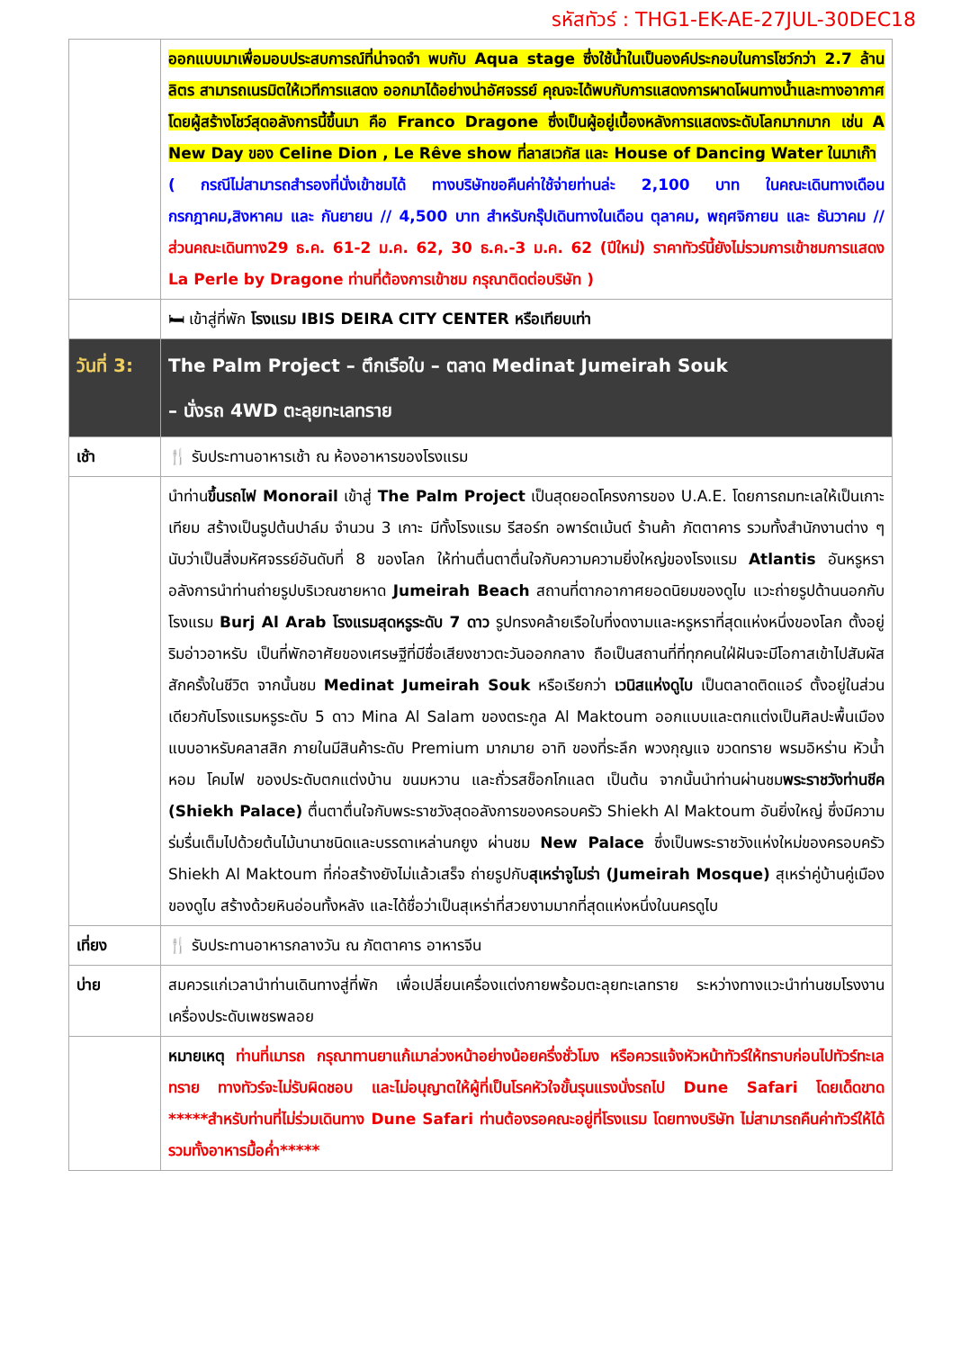รหัสทัวร์ : THG1-EK-AE-27JUL-30DEC18
| | ออกแบบมาเพื่อมอบประสบการณ์ที่น่าจดจำ พบกับ Aqua stage ซึ่งใช้น้ำในเป็นองค์ประกอบในการโชว์กว่า 2.7 ล้านลิตร สามารถเนรมิตให้เวทีการแสดง ออกมาได้อย่างน่าอัศจรรย์ คุณจะได้พบกับการแสดงการผาดโผนทางน้ำและทางอากาศ โดยผู้สร้างโชว์สุดอลังการนี้ขึ้นมา คือ Franco Dragone ซึ่งเป็นผู้อยู่เบื้องหลังการแสดงระดับโลกมากมาก เช่น A New Day ของ Celine Dion , Le Rêve show ที่ลาสเวกัส และ House of Dancing Water ในมาเก๊า ( กรณีไม่สามารถสำรองที่นั่งเข้าชมได้ ทางบริษัทขอคืนค่าใช้จ่ายท่านล่ะ 2,100 บาท ในคณะเดินทางเดือน กรกฎาคม,สิงหาคม และ กันยายน // 4,500 บาท สำหรับกรุ๊ปเดินทางในเดือน ตุลาคม, พฤศจิกายน และ ธันวาคม // ส่วนคณะเดินทาง29 ธ.ค. 61-2 ม.ค. 62, 30 ธ.ค.-3 ม.ค. 62 (ปีใหม่) ราคาทัวร์นี้ยังไม่รวมการเข้าชมการแสดง La Perle by Dragone ท่านที่ต้องการเข้าชม กรุณาติดต่อบริษัท ) |
| | 🛏 เข้าสู่ที่พัก โรงแรม IBIS DEIRA CITY CENTER หรือเทียบเท่า |
| วันที่ 3: | The Palm Project – ตึกเรือใบ – ตลาด Medinat Jumeirah Souk – นั่งรถ 4WD ตะลุยทะเลทราย |
| เช้า | 🍴 รับประทานอาหารเช้า ณ ห้องอาหารของโรงแรม |
| | นำท่าน ขึ้นรถไฟ Monorail เข้าสู่ The Palm Project เป็นสุดยอดโครงการของ U.A.E. โดยการถมทะเลให้เป็นเกาะเทียม สร้างเป็นรูปต้นปาล์ม จำนวน 3 เกาะ มีทั้งโรงแรม รีสอร์ท อพาร์ตเม้นต์ ร้านค้า ภัตตาคาร รวมทั้งสำนักงานต่าง ๆ นับว่าเป็นสิ่งมหัศจรรย์อันดับที่ 8 ของโลก ให้ท่านตื่นตาตื่นใจกับความความยิ่งใหญ่ของโรงแรม Atlantis อันหรูหราอลังการนำท่านถ่ายรูปบริเวณชายหาด Jumeirah Beach สถานที่ตากอากาศยอดนิยมของดูไบ แวะถ่ายรูปด้านนอกกับโรงแรม Burj Al Arab โรงแรมสุดหรูระดับ 7 ดาว รูปทรงคล้ายเรือใบที่งดงามและหรูหราที่สุดแห่งหนึ่งของโลก ตั้งอยู่ริมอ่าวอาหรับ เป็นที่พักอาศัยของเศรษฐีที่มีชื่อเสียงชาวตะวันออกกลาง ถือเป็นสถานที่ที่ทุกคนใฝ่ฝันจะมีโอกาสเข้าไปสัมผัสสักครั้งในชีวิต จากนั้นชม Medinat Jumeirah Souk หรือเรียกว่า เวนิสแห่งดูไบ เป็นตลาดติดแอร์ ตั้งอยู่ในส่วนเดียวกับโรงแรมหรูระดับ 5 ดาว Mina Al Salam ของตระกูล Al Maktoum ออกแบบและตกแต่งเป็นศิลปะพื้นเมืองแบบอาหรับคลาสสิก ภายในมีสินค้าระดับ Premium มากมาย อาทิ ของที่ระลึก พวงกุญแจ ขวดทราย พรมอิหร่าน หัวน้ำหอม โคมไฟ ของประดับตกแต่งบ้าน ขนมหวาน และถั่วรสช็อกโกแลต เป็นต้น จากนั้นนำท่านผ่านชม พระราชวังท่านชีค (Shiekh Palace) ตื่นตาตื่นใจกับพระราชวังสุดอลังการของครอบครัว Shiekh Al Maktoum อันยิ่งใหญ่ ซึ่งมีความร่มรื่นเต็มไปด้วยต้นไม้นานาชนิดและบรรดาเหล่านกยูง ผ่านชม New Palace ซึ่งเป็นพระราชวังแห่งใหม่ของครอบครัว Shiekh Al Maktoum ที่ก่อสร้างยังไม่แล้วเสร็จ ถ่ายรูปกับ สุเหร่าจูไมร่า (Jumeirah Mosque) สุเหร่าคู่บ้านคู่เมืองของดูไบ สร้างด้วยหินอ่อนทั้งหลัง และได้ชื่อว่าเป็นสุเหร่าที่สวยงามมากที่สุดแห่งหนึ่งในนครดูไบ |
| เที่ยง | 🍴 รับประทานอาหารกลางวัน ณ ภัตตาคาร อาหารจีน |
| บ่าย | สมควรแก่เวลานำท่านเดินทางสู่ที่พัก เพื่อเปลี่ยนเครื่องแต่งกายพร้อมตะลุยทะเลทราย ระหว่างทางแวะนำท่านชมโรงงานเครื่องประดับเพชรพลอย |
| | หมายเหตุ ท่านที่เมารถ กรุณาทานยาแก้เมาล่วงหน้าอย่างน้อยครึ่งชั่วโมง หรือควรแจ้งหัวหน้าทัวร์ให้ทราบก่อนไปทัวร์ทะเลทราย ทางทัวร์จะไม่รับผิดชอบ และไม่อนุญาตให้ผู้ที่เป็นโรคหัวใจขั้นรุนแรงนั่งรถไป Dune Safari โดยเด็ดขาด *****สำหรับท่านที่ไม่ร่วมเดินทาง Dune Safari ท่านต้องรอคณะอยู่ที่โรงแรม โดยทางบริษัท ไม่สามารถคืนค่าทัวร์ให้ได้ รวมทั้งอาหารมื้อค่ำ***** |